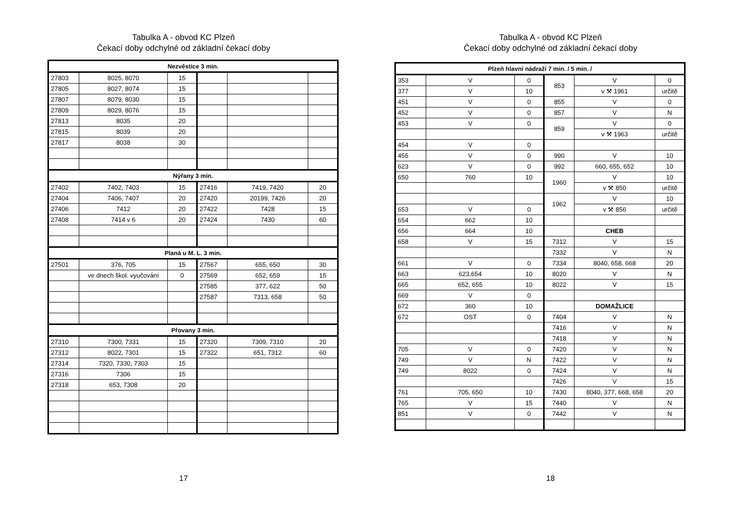Tabulka A - obvod KC Plzeň
Čekací doby odchylné od základní čekací doby
| Nezvěstice 3 min. | | | | | |
| --- | --- | --- | --- | --- | --- |
| 27803 | 8025, 8070 | 15 | | | |
| 27805 | 8027, 8074 | 15 | | | |
| 27807 | 8079, 8030 | 15 | | | |
| 27809 | 8029, 8076 | 15 | | | |
| 27813 | 8035 | 20 | | | |
| 27815 | 8039 | 20 | | | |
| 27817 | 8038 | 30 | | | |
| Nýřany 3 min. | | | | | |
| 27402 | 7402, 7403 | 15 | 27416 | 7419, 7420 | 20 |
| 27404 | 7406, 7407 | 20 | 27420 | 20199, 7426 | 20 |
| 27406 | 7412 | 20 | 27422 | 7428 | 15 |
| 27408 | 7414 v 6 | 20 | 27424 | 7430 | 60 |
| Planá u M. L. 3 min. | | | | | |
| 27501 | 376, 705 | 15 | 27567 | 655, 650 | 30 |
| | ve dnech škol. vyučování | 0 | 27569 | 652, 659 | 15 |
| | | | 27585 | 377, 622 | 50 |
| | | | 27587 | 7313, 658 | 50 |
| Přovany 3 min. | | | | | |
| 27310 | 7300, 7331 | 15 | 27320 | 7309, 7310 | 20 |
| 27312 | 8022, 7301 | 15 | 27322 | 651, 7312 | 60 |
| 27314 | 7320, 7330, 7303 | 15 | | | |
| 27316 | 7306 | 15 | | | |
| 27318 | 653, 7308 | 20 | | | |
17
Tabulka A - obvod KC Plzeň
Čekací doby odchylné od základní čekací doby
| Plzeň hlavní nádraží 7 min. / 5 min. / | | | | | |
| --- | --- | --- | --- | --- | --- |
| 353 | V | 0 | 853 | V | 0 |
| 377 | V | 10 | | v ⚒ 1961 | určitě |
| 451 | V | 0 | 855 | V | 0 |
| 452 | V | 0 | 857 | V | N |
| 453 | V | 0 | 859 | V | 0 |
| | | | | v ⚒ 1963 | určitě |
| 454 | V | 0 | | | |
| 455 | V | 0 | 990 | V | 10 |
| 623 | V | 0 | 992 | 660, 655, 652 | 10 |
| 650 | 760 | 10 | 1960 | V | 10 |
| | | | | v ⚒ 850 | určitě |
| | | | 1962 | V | 10 |
| 653 | V | 0 | | v ⚒ 856 | určitě |
| 654 | 662 | 10 | | | |
| 656 | 664 | 10 | | CHEB | |
| 658 | V | 15 | 7312 | V | 15 |
| | | | 7332 | V | N |
| 661 | V | 0 | 7334 | 8040, 658, 668 | 20 |
| 663 | 623,654 | 10 | 8020 | V | N |
| 665 | 652, 655 | 10 | 8022 | V | 15 |
| 669 | V | 0 | | | |
| 672 | 360 | 10 | | DOMAŽLICE | |
| 672 | OST | 0 | 7404 | V | N |
| | | | 7416 | V | N |
| | | | 7418 | V | N |
| 705 | V | 0 | 7420 | V | N |
| 749 | V | N | 7422 | V | N |
| 749 | 8022 | 0 | 7424 | V | N |
| | | | 7426 | V | 15 |
| 761 | 705, 650 | 10 | 7430 | 8040, 377, 668, 658 | 20 |
| 765 | V | 15 | 7440 | V | N |
| 851 | V | 0 | 7442 | V | N |
18